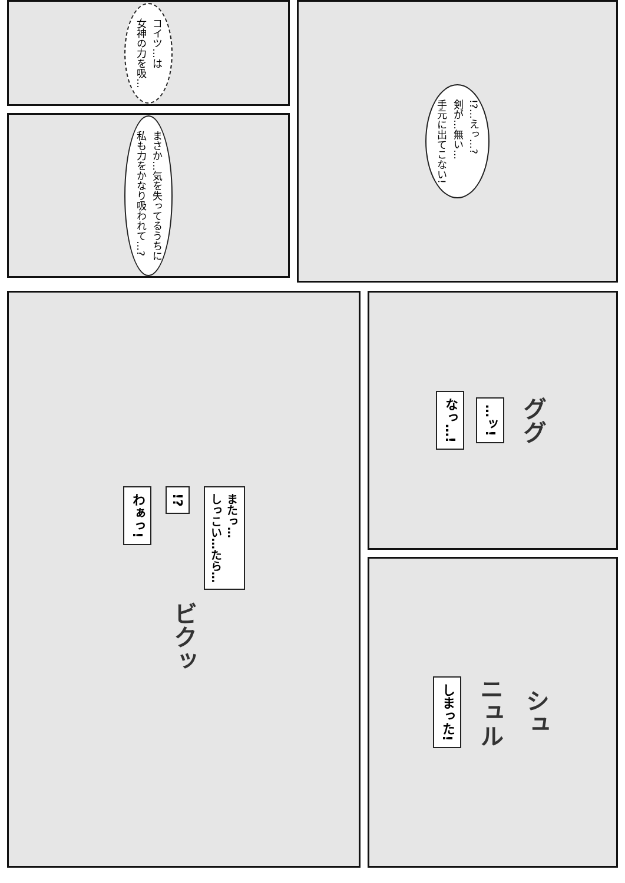コイツ…は
女神の力を吸…
まさか…気を失ってるうちに
私も力をかなり吸われて…?
!?…えっ…?
剣が…無い…
手元に出てこない!
わぁっ!
!?
またっ…
しっこい…たら…
ビクッ
なっ…!
…ッ!
ググ
しまった!
ニュル
シュ